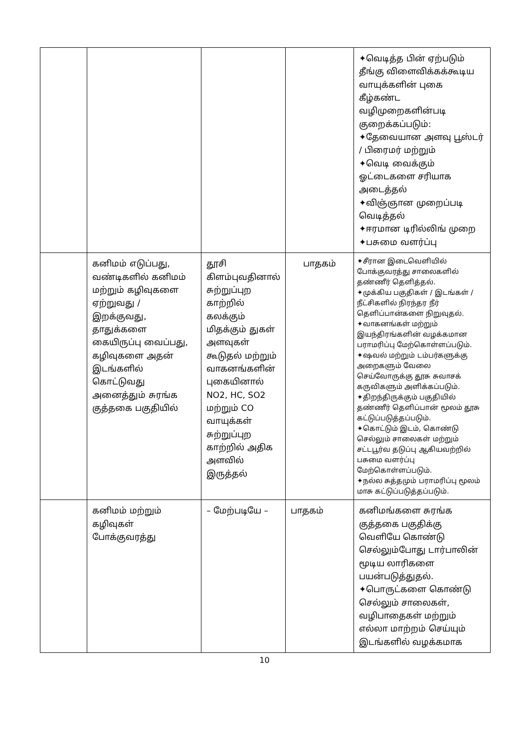| | | | | ✦வெடித்த பின் ஏற்படும் தீங்கு விளைவிக்கக்கூடிய வாயுக்களின் புகை கீழ்கண்ட வழிமுறைகளின்படி குறைக்கப்படும்: ✦தேவையான அளவு பூஸ்டர் / பிரைமர் மற்றும் ✦வெடி வைக்கும் ஓட்டைகளை சரியாக அடைத்தல் ✦விஞ்ஞான முறைப்படி வெடித்தல் ✦ஈரமான டிரில்லிங் முறை ✦பசுமை வளர்ப்பு |
| | கனிமம் எடுப்பது, வண்டிகளில் கனிமம் மற்றும் கழிவுகளை ஏற்றுவது / இறக்குவது, தாதுக்களை கையிருப்பு வைப்பது, கழிவுகளை அதன் இடங்களில் கொட்டுவது அனைத்தும் சுரங்க குத்தகை பகுதியில் | தூசி கிளம்புவதினால் சுற்றுப்புற காற்றில் கலக்கும் மிதக்கும் துகள் அளவுகள் கூடுதல் மற்றும் வாகனங்களின் புகையினால் NO2, HC, SO2 மற்றும் CO வாயுக்கள் சுற்றுப்புற காற்றில் அதிக அளவில் இருத்தல் | பாதகம் | ✦சீரான இடைவெளியில் போக்குவரத்து சாலைகளில் தண்ணீர் தெளித்தல். ✦முக்கிய பகுதிகள் / இடங்கள் / நீட்சிகளில் நிரந்தர நீர் தெளிப்பான்களை நிறுவுதல். ✦வாகனங்கள் மற்றும் இயந்திரங்களின் வழக்கமான பராமரிப்பு மேற்கொள்ளப்படும். ✦ஷவல் மற்றும் டம்பர்களுக்கு அறைகளும் வேலை செய்வோருக்கு தூசு சுவாசக் கருவிகளும் அளிக்கப்படும். ✦திறந்திருக்கும் பகுதியில் தண்ணீர் தெளிப்பான் மூலம் தூசு கட்டுப்படுத்தப்படும். ✦கொட்டும் இடம், கொண்டு செல்லும் சாலைகள் மற்றும் சட்டபூர்வ தடுப்பு ஆகியவற்றில் பசுமை வளர்ப்பு மேற்கொள்ளப்படும். ✦நல்ல சுத்தமும் பராமரிப்பு மூலம் மாசு கட்டுப்படுத்தப்படும். |
| | கனிமம் மற்றும் கழிவுகள் போக்குவரத்து | – மேற்படியே – | பாதகம் | கனிமங்களை சுரங்க குத்தகை பகுதிக்கு வெளியே கொண்டு செல்லும்போது டார்பாலின் மூடிய லாரிகளை பயன்படுத்துதல். ✦பொருட்களை கொண்டு செல்லும் சாலைகள், வழிபாதைகள் மற்றும் எல்லா மாற்றம் செய்யும் இடங்களில் வழக்கமாக |
10